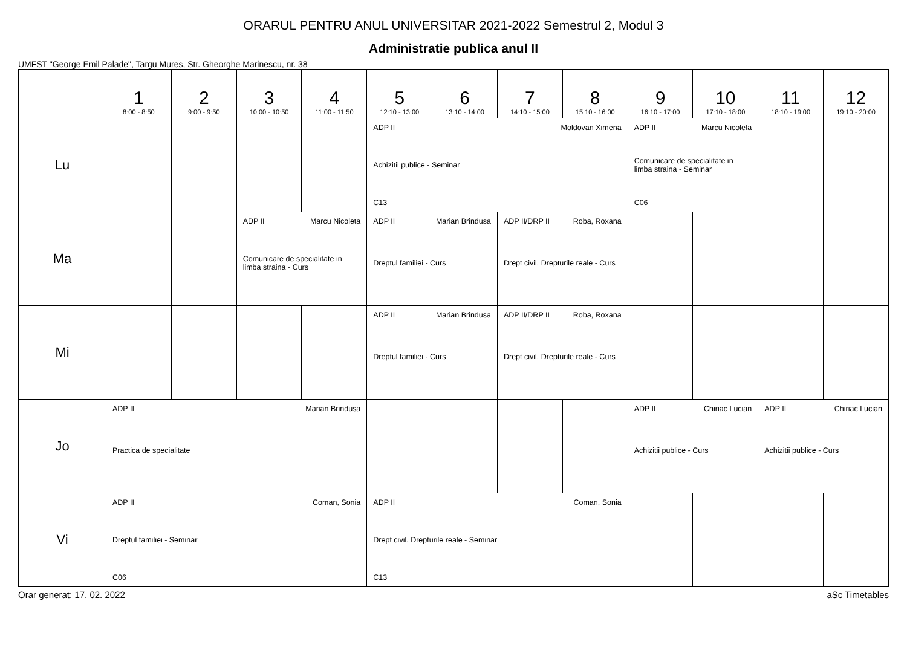ORARUL PENTRU ANUL UNIVERSITAR 2021-2022 Semestrul 2, Modul 3
Administratie publica anul II
UMFST "George Emil Palade", Targu Mures, Str. Gheorghe Marinescu, nr. 38
| | 1 8:00 - 8:50 | 2 9:00 - 9:50 | 3 10:00 - 10:50 | 4 11:00 - 11:50 | 5 12:10 - 13:00 | 6 13:10 - 14:00 | 7 14:10 - 15:00 | 8 15:10 - 16:00 | 9 16:10 - 17:00 | 10 17:10 - 18:00 | 11 18:10 - 19:00 | 12 19:10 - 20:00 |
| --- | --- | --- | --- | --- | --- | --- | --- | --- | --- | --- | --- | --- |
| Lu | | | | | ADP II Moldovan Ximena Achizitii publice - Seminar C13 | | | | ADP II Marcu Nicoleta Comunicare de specialitate in limba straina - Seminar C06 | | | |
| Ma | | | ADP II Marcu Nicoleta Comunicare de specialitate in limba straina - Curs | | ADP II Marian Brindusa Dreptul familiei - Curs | | ADP II/DRP II Roba, Roxana Drept civil. Drepturile reale - Curs | | | | | |
| Mi | | | | | ADP II Marian Brindusa Dreptul familiei - Curs | | ADP II/DRP II Roba, Roxana Drept civil. Drepturile reale - Curs | | | | | |
| Jo | ADP II Marian Brindusa Practica de specialitate | | | | | | | | ADP II Chiriac Lucian Achizitii publice - Curs | | ADP II Chiriac Lucian Achizitii publice - Curs | |
| Vi | ADP II Coman, Sonia Dreptul familiei - Seminar C06 | | | | ADP II Coman, Sonia Drept civil. Drepturile reale - Seminar C13 | | | | | | | |
Orar generat: 17. 02. 2022 aSc Timetables